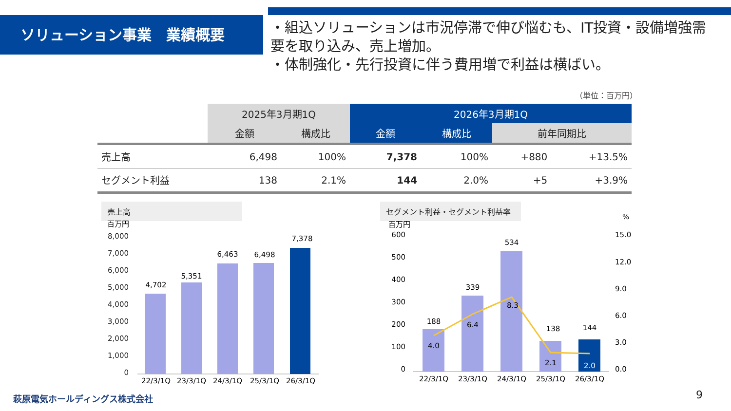ソリューション事業　業績概要
・組込ソリューションは市況停滞で伸び悩むも、IT投資・設備増強需要を取り込み、売上増加。
・体制強化・先行投資に伴う費用増で利益は横ばい。
（単位：百万円）
| | 2025年3月期1Q | | 2026年3月期1Q | | | |
| | 金額 | 構成比 | 金額 | 構成比 | 前年同期比 | |
| 売上高 | 6,498 | 100% | 7,378 | 100% | +880 | +13.5% |
| セグメント利益 | 138 | 2.1% | 144 | 2.0% | +5 | +3.9% |
売上高 セグメント利益・セグメント利益率
百万円
8,000
7,000
6,000
5,000
4,000
3,000
2,000
1,000
0
4,702
5,351
6,463
6,498
7,378
22/3/1Q
23/3/1Q
24/3/1Q
25/3/1Q
26/3/1Q
百万円
%
600
500
400
300
200
100
0
15.0
12.0
9.0
6.0
3.0
0.0
188
339
534
138
144
4.0
6.4
8.3
2.1
2.0
22/3/1Q
23/3/1Q
24/3/1Q
25/3/1Q
26/3/1Q
萩原電気ホールディングス株式会社 9